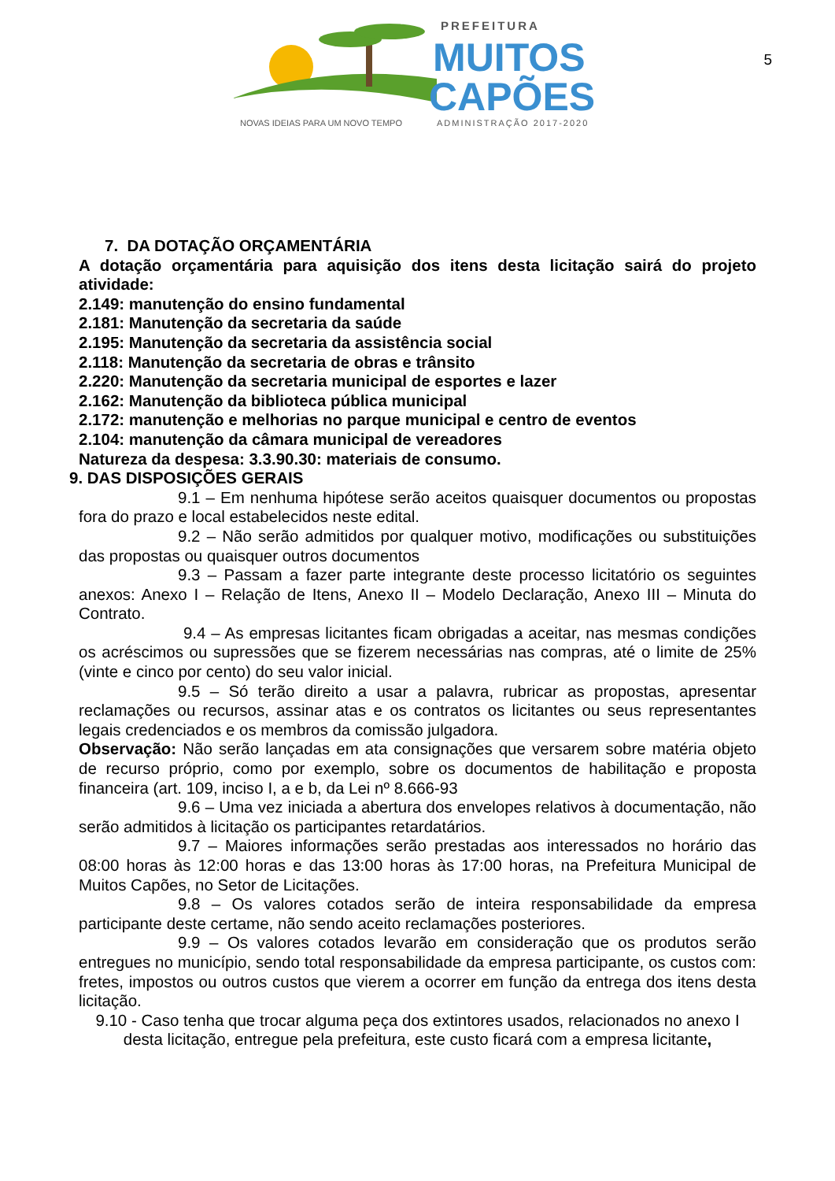PREFEITURA
MUITOS
CAPÕES
NOVAS IDEIAS PARA UM NOVO TEMPO
ADMINISTRAÇÃO 2017-2020
5
7. DA DOTAÇÃO ORÇAMENTÁRIA
A dotação orçamentária para aquisição dos itens desta licitação sairá do projeto atividade:
2.149: manutenção do ensino fundamental
2.181: Manutenção da secretaria da saúde
2.195: Manutenção da secretaria da assistência social
2.118: Manutenção da secretaria de obras e trânsito
2.220: Manutenção da secretaria municipal de esportes e lazer
2.162: Manutenção da biblioteca pública municipal
2.172: manutenção e melhorias no parque municipal e centro de eventos
2.104: manutenção da câmara municipal de vereadores
Natureza da despesa: 3.3.90.30: materiais de consumo.
9. DAS DISPOSIÇÕES GERAIS
9.1 – Em nenhuma hipótese serão aceitos quaisquer documentos ou propostas fora do prazo e local estabelecidos neste edital.
9.2 – Não serão admitidos por qualquer motivo, modificações ou substituições das propostas ou quaisquer outros documentos
9.3 – Passam a fazer parte integrante deste processo licitatório os seguintes anexos: Anexo I – Relação de Itens, Anexo II – Modelo Declaração, Anexo III – Minuta do Contrato.
9.4 – As empresas licitantes ficam obrigadas a aceitar, nas mesmas condições os acréscimos ou supressões que se fizerem necessárias nas compras, até o limite de 25% (vinte e cinco por cento) do seu valor inicial.
9.5 – Só terão direito a usar a palavra, rubricar as propostas, apresentar reclamações ou recursos, assinar atas e os contratos os licitantes ou seus representantes legais credenciados e os membros da comissão julgadora.
Observação: Não serão lançadas em ata consignações que versarem sobre matéria objeto de recurso próprio, como por exemplo, sobre os documentos de habilitação e proposta financeira (art. 109, inciso I, a e b, da Lei nº 8.666-93
9.6 – Uma vez iniciada a abertura dos envelopes relativos à documentação, não serão admitidos à licitação os participantes retardatários.
9.7 – Maiores informações serão prestadas aos interessados no horário das 08:00 horas às 12:00 horas e das 13:00 horas às 17:00 horas, na Prefeitura Municipal de Muitos Capões, no Setor de Licitações.
9.8 – Os valores cotados serão de inteira responsabilidade da empresa participante deste certame, não sendo aceito reclamações posteriores.
9.9 – Os valores cotados levarão em consideração que os produtos serão entregues no município, sendo total responsabilidade da empresa participante, os custos com: fretes, impostos ou outros custos que vierem a ocorrer em função da entrega dos itens desta licitação.
9.10 - Caso tenha que trocar alguma peça dos extintores usados, relacionados no anexo I desta licitação, entregue pela prefeitura, este custo ficará com a empresa licitante,